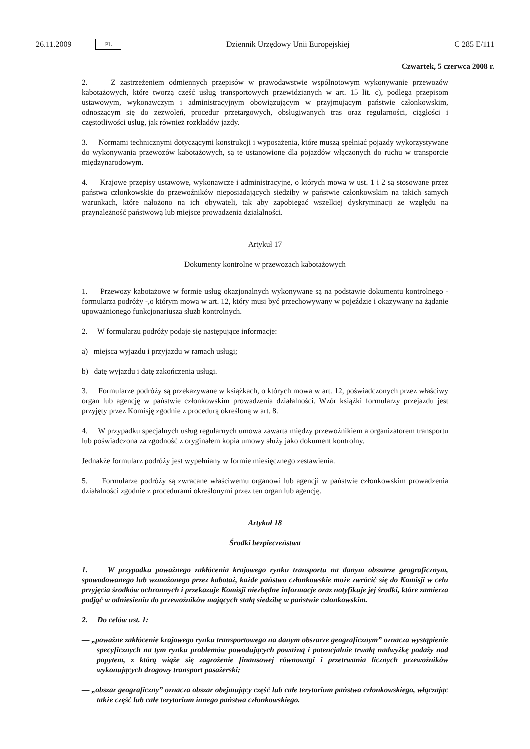26.11.2009 PL
Dziennik Urzędowy Unii Europejskiej C 285 E/111
Czwartek, 5 czerwca 2008 r.
2. Z zastrzeżeniem odmiennych przepisów w prawodawstwie wspólnotowym wykonywanie przewozów kabotażowych, które tworzą część usług transportowych przewidzianych w art. 15 lit. c), podlega przepisom ustawowym, wykonawczym i administracyjnym obowiązującym w przyjmującym państwie członkowskim, odnoszącym się do zezwoleń, procedur przetargowych, obsługiwanych tras oraz regularności, ciągłości i częstotliwości usług, jak również rozkładów jazdy.
3. Normami technicznymi dotyczącymi konstrukcji i wyposażenia, które muszą spełniać pojazdy wykorzystywane do wykonywania przewozów kabotażowych, są te ustanowione dla pojazdów włączonych do ruchu w transporcie międzynarodowym.
4. Krajowe przepisy ustawowe, wykonawcze i administracyjne, o których mowa w ust. 1 i 2 są stosowane przez państwa członkowskie do przewoźników nieposiadających siedziby w państwie członkowskim na takich samych warunkach, które nałożono na ich obywateli, tak aby zapobiegać wszelkiej dyskryminacji ze względu na przynależność państwową lub miejsce prowadzenia działalności.
Artykuł 17
Dokumenty kontrolne w przewozach kabotażowych
1. Przewozy kabotażowe w formie usług okazjonalnych wykonywane są na podstawie dokumentu kontrolnego - formularza podróży -,o którym mowa w art. 12, który musi być przechowywany w pojeździe i okazywany na żądanie upoważnionego funkcjonariusza służb kontrolnych.
2. W formularzu podróży podaje się następujące informacje:
a) miejsca wyjazdu i przyjazdu w ramach usługi;
b) datę wyjazdu i datę zakończenia usługi.
3. Formularze podróży są przekazywane w książkach, o których mowa w art. 12, poświadczonych przez właściwy organ lub agencję w państwie członkowskim prowadzenia działalności. Wzór książki formularzy przejazdu jest przyjęty przez Komisję zgodnie z procedurą określoną w art. 8.
4. W przypadku specjalnych usług regularnych umowa zawarta między przewoźnikiem a organizatorem transportu lub poświadczona za zgodność z oryginałem kopia umowy służy jako dokument kontrolny.
Jednakże formularz podróży jest wypełniany w formie miesięcznego zestawienia.
5. Formularze podróży są zwracane właściwemu organowi lub agencji w państwie członkowskim prowadzenia działalności zgodnie z procedurami określonymi przez ten organ lub agencję.
Artykuł 18
Środki bezpieczeństwa
1. W przypadku poważnego zakłócenia krajowego rynku transportu na danym obszarze geograficznym, spowodowanego lub wzmożonego przez kabotaż, każde państwo członkowskie może zwrócić się do Komisji w celu przyjęcia środków ochronnych i przekazuje Komisji niezbędne informacje oraz notyfikuje jej środki, które zamierza podjąć w odniesieniu do przewoźników mających stałą siedzibę w państwie członkowskim.
2. Do celów ust. 1:
— „poważne zakłócenie krajowego rynku transportowego na danym obszarze geograficznym” oznacza wystąpienie specyficznych na tym rynku problemów powodujących poważną i potencjalnie trwałą nadwyżkę podaży nad popytem, z którą wiąże się zagrożenie finansowej równowagi i przetrwania licznych przewoźników wykonujących drogowy transport pasażerski;
— „obszar geograficzny” oznacza obszar obejmujący część lub całe terytorium państwa członkowskiego, włączając także część lub całe terytorium innego państwa członkowskiego.